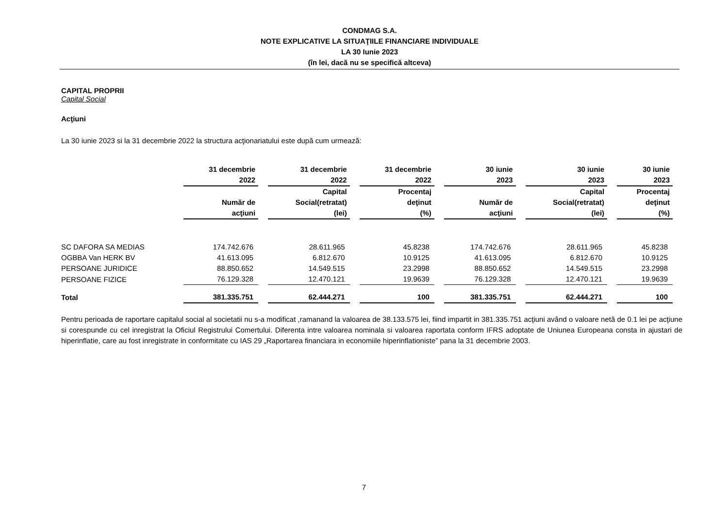CONDMAG S.A.
NOTE EXPLICATIVE LA SITUAŢIILE FINANCIARE INDIVIDUALE
LA 30 Iunie 2023
(în lei, dacă nu se specifică altceva)
CAPITAL PROPRII
Capital Social
Acţiuni
La 30 iunie 2023 si la 31 decembrie 2022 la structura acţionariatului este după cum urmează:
| | 31 decembrie 2022 | 31 decembrie 2022 | 31 decembrie 2022 | 30 iunie 2023 | 30 iunie 2023 | 30 iunie 2023 |
| --- | --- | --- | --- | --- | --- | --- |
| | Număr de acţiuni | Capital Social(retratat) (lei) | Procentaj deţinut (%) | Număr de acţiuni | Capital Social(retratat) (lei) | Procentaj deţinut (%) |
| SC DAFORA SA MEDIAS | 174.742.676 | 28.611.965 | 45.8238 | 174.742.676 | 28.611.965 | 45.8238 |
| OGBBA Van HERK BV | 41.613.095 | 6.812.670 | 10.9125 | 41.613.095 | 6.812.670 | 10.9125 |
| PERSOANE JURIDICE | 88.850.652 | 14.549.515 | 23.2998 | 88.850.652 | 14.549.515 | 23.2998 |
| PERSOANE FIZICE | 76.129.328 | 12.470.121 | 19.9639 | 76.129.328 | 12.470.121 | 19.9639 |
| Total | 381.335.751 | 62.444.271 | 100 | 381.335.751 | 62.444.271 | 100 |
Pentru perioada de raportare capitalul social al societatii nu s-a modificat ,ramanand la valoarea de 38.133.575 lei, fiind impartit in 381.335.751 acţiuni având o valoare netă de 0.1 lei pe acţiune si corespunde cu cel inregistrat la Oficiul Registrului Comertului. Diferenta intre valoarea nominala si valoarea raportata conform IFRS adoptate de Uniunea Europeana consta in ajustari de hiperinflatie, care au fost inregistrate in conformitate cu IAS 29 „Raportarea financiara in economiile hiperinflationiste” pana la 31 decembrie 2003.
7